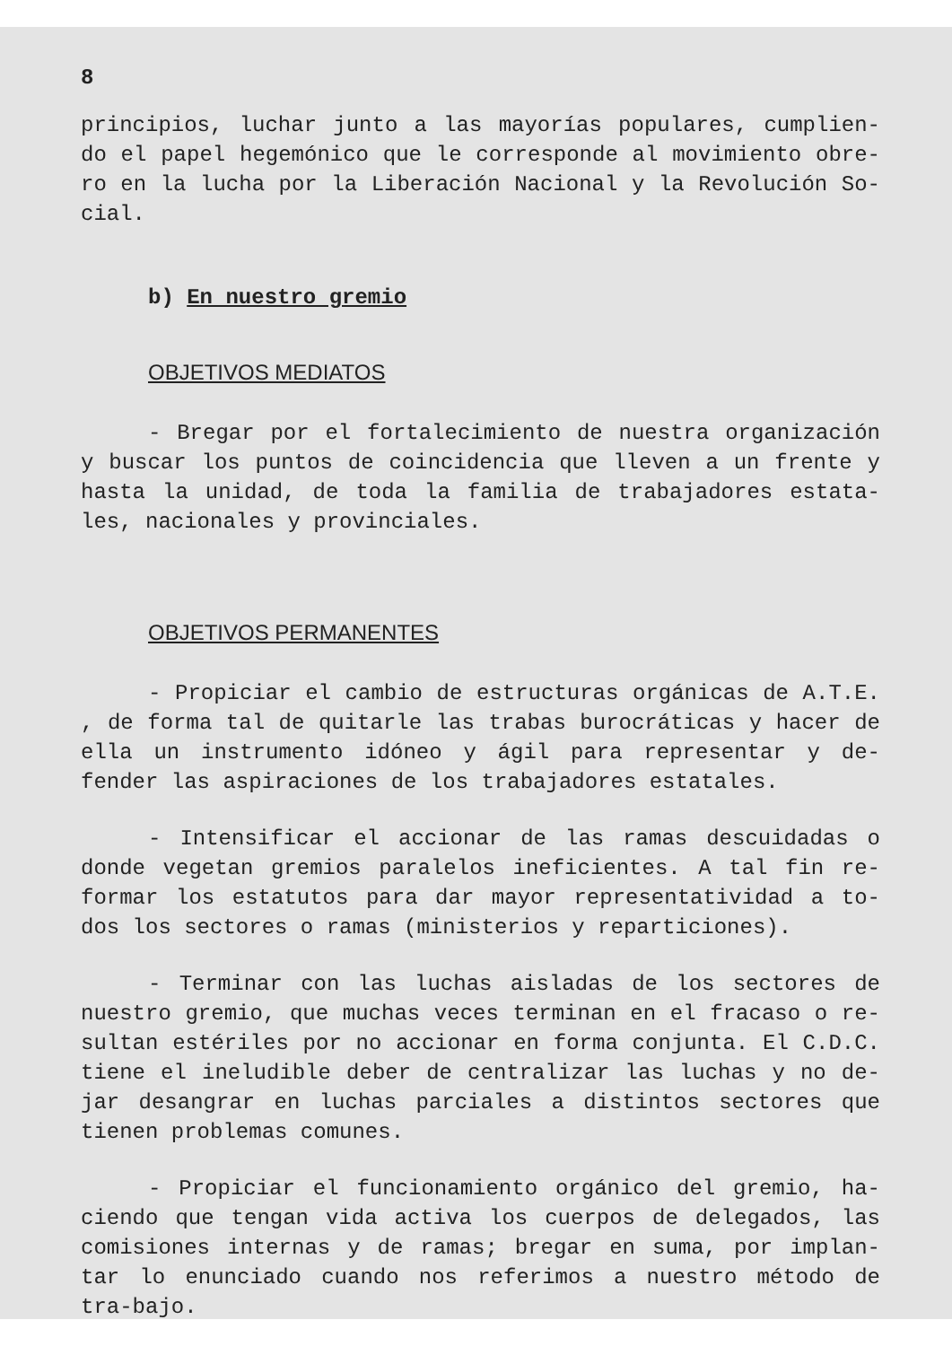8
principios, luchar junto a las mayorías populares, cumplien-do el papel hegemónico que le corresponde al movimiento obre-ro en la lucha por la Liberación Nacional y la Revolución So-cial.
b) En nuestro gremio
OBJETIVOS MEDIATOS
- Bregar por el fortalecimiento de nuestra organización y buscar los puntos de coincidencia que lleven a un frente y hasta la unidad, de toda la familia de trabajadores estata-les, nacionales y provinciales.
OBJETIVOS PERMANENTES
- Propiciar el cambio de estructuras orgánicas de A.T.E. , de forma tal de quitarle las trabas burocráticas y hacer de ella un instrumento idóneo y ágil para representar y de-fender las aspiraciones de los trabajadores estatales.
- Intensificar el accionar de las ramas descuidadas o donde vegetan gremios paralelos ineficientes. A tal fin re-formar los estatutos para dar mayor representatividad a to-dos los sectores o ramas (ministerios y reparticiones).
- Terminar con las luchas aisladas de los sectores de nuestro gremio, que muchas veces terminan en el fracaso o re-sultan estériles por no accionar en forma conjunta. El C.D.C. tiene el ineludible deber de centralizar las luchas y no de-jar desangrar en luchas parciales a distintos sectores que tienen problemas comunes.
- Propiciar el funcionamiento orgánico del gremio, ha-ciendo que tengan vida activa los cuerpos de delegados, las comisiones internas y de ramas; bregar en suma, por implan-tar lo enunciado cuando nos referimos a nuestro método de tra-bajo.